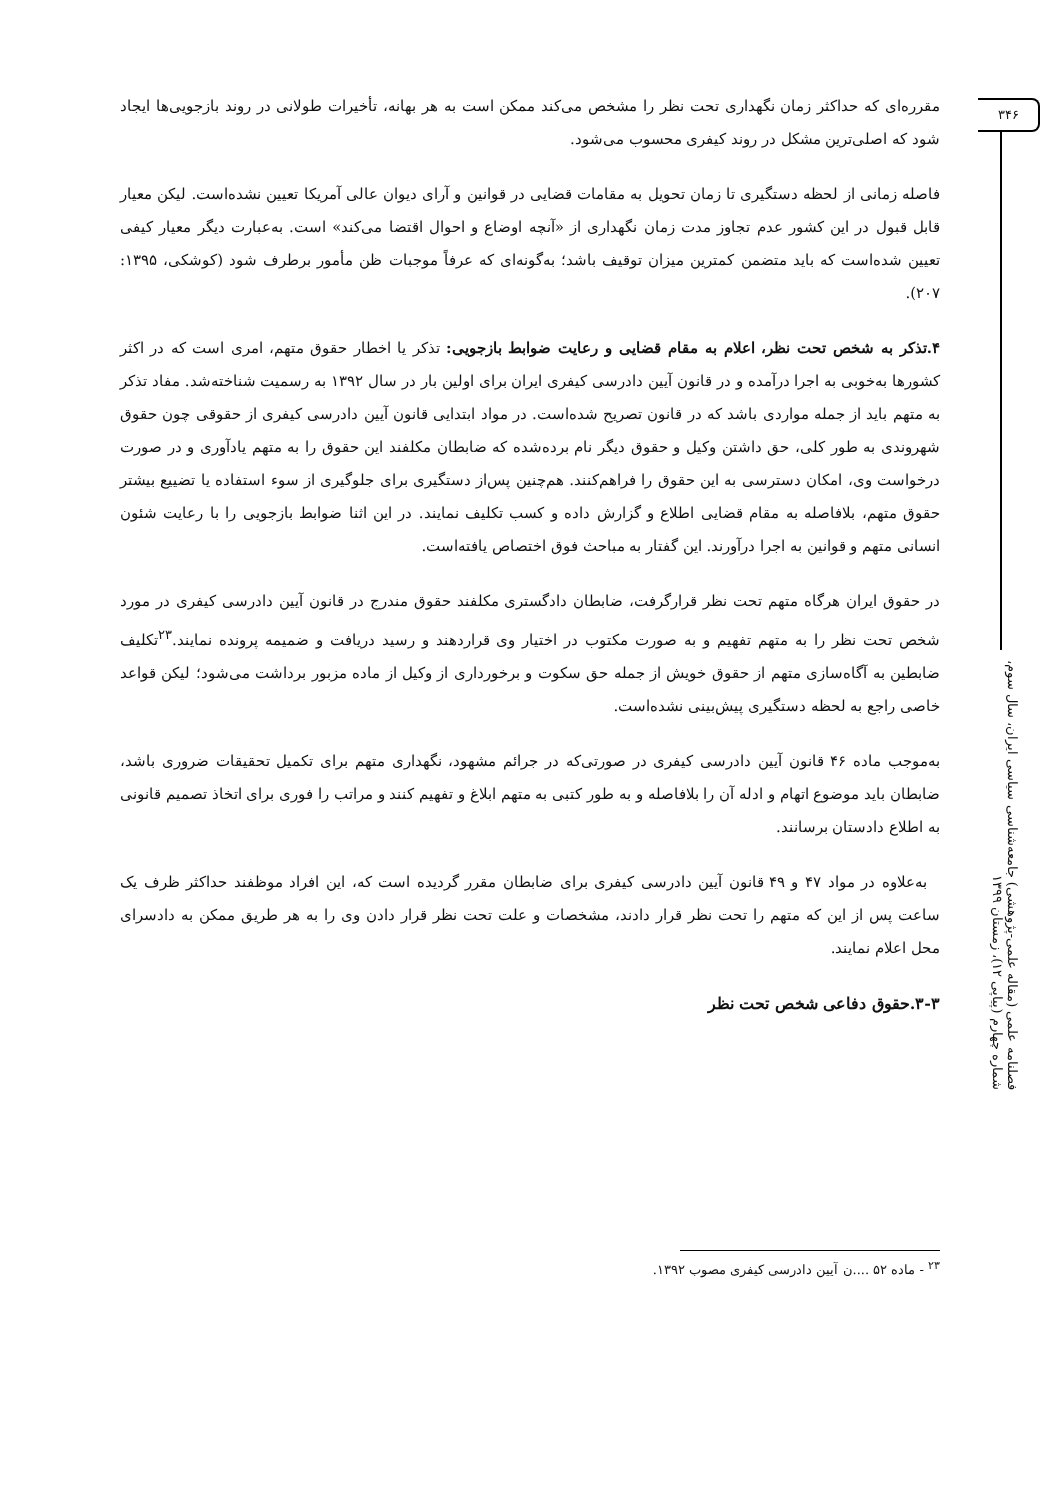۳۴۶
فصلنامه علمی (مقاله علمی-پژوهشی) جامعه‌شناسی سیاسی ایران، سال سوم، شماره چهارم (پیاپی ۱۲)، زمستان ۱۳۹۹
مقرره‌ای که حداکثر زمان نگهداری تحت نظر را مشخص می‌کند ممکن است به هر بهانه، تأخیرات طولانی در روند بازجویی‌ها ایجاد شود که اصلی‌ترین مشکل در روند کیفری محسوب می‌شود.
فاصله زمانی از لحظه دستگیری تا زمان تحویل به مقامات قضایی در قوانین و آرای دیوان عالی آمریکا تعیین نشده‌است. لیکن معیار قابل قبول در این کشور عدم تجاوز مدت زمان نگهداری از «آنچه اوضاع و احوال اقتضا می‌کند» است. به‌عبارت دیگر معیار کیفی تعیین شده‌است که باید متضمن کمترین میزان توقیف باشد؛ به‌گونه‌ای که عرفاً موجبات ظن مأمور برطرف شود (کوشکی، ۱۳۹۵: ۲۰۷).
۴.تذکر به شخص تحت نظر، اعلام به مقام قضایی و رعایت ضوابط بازجویی: تذکر یا اخطار حقوق متهم، امری است که در اکثر کشورها به‌خوبی به اجرا درآمده و در قانون آیین دادرسی کیفری ایران برای اولین بار در سال ۱۳۹۲ به رسمیت شناخته‌شد. مفاد تذکر به متهم باید از جمله مواردی باشد که در قانون تصریح شده‌است. در مواد ابتدایی قانون آیین دادرسی کیفری از حقوقی چون حقوق شهروندی به طور کلی، حق داشتن وکیل و حقوق دیگر نام برده‌شده که ضابطان مکلفند این حقوق را به متهم یادآوری و در صورت درخواست وی، امکان دسترسی به این حقوق را فراهم‌کنند. هم‌چنین پس‌از دستگیری برای جلوگیری از سوء استفاده یا تضییع بیشتر حقوق متهم، بلافاصله به مقام قضایی اطلاع و گزارش داده و کسب تکلیف نمایند. در این اثنا ضوابط بازجویی را با رعایت شئون انسانی متهم و قوانین به اجرا درآورند. این گفتار به مباحث فوق اختصاص یافته‌است.
در حقوق ایران هرگاه متهم تحت نظر قرارگرفت، ضابطان دادگستری مکلفند حقوق مندرج در قانون آیین دادرسی کیفری در مورد شخص تحت نظر را به متهم تفهیم و به صورت مکتوب در اختیار وی قراردهند و رسید دریافت و ضمیمه پرونده نمایند.<sup>۲۳</sup>تکلیف ضابطین به آگاه‌سازی متهم از حقوق خویش از جمله حق سکوت و برخورداری از وکیل از ماده مزبور برداشت می‌شود؛ لیکن قواعد خاصی راجع به لحظه دستگیری پیش‌بینی نشده‌است.
به‌موجب ماده ۴۶ قانون آیین دادرسی کیفری در صورتی‌که در جرائم مشهود، نگهداری متهم برای تکمیل تحقیقات ضروری باشد، ضابطان باید موضوع اتهام و ادله آن را بلافاصله و به طور کتبی به متهم ابلاغ و تفهیم کنند و مراتب را فوری برای اتخاذ تصمیم قانونی به اطلاع دادستان برسانند.
به‌علاوه در مواد ۴۷ و ۴۹ قانون آیین دادرسی کیفری برای ضابطان مقرر گردیده است که، این افراد موظفند حداکثر ظرف یک ساعت پس از این که متهم را تحت نظر قرار دادند، مشخصات و علت تحت نظر قرار دادن وی را به هر طریق ممکن به دادسرای محل اعلام نمایند.
۳-۳.حقوق دفاعی شخص تحت نظر
<sup>۲۳</sup> - ماده ۵۲ ....ن آیین دادرسی کیفری مصوب ۱۳۹۲.